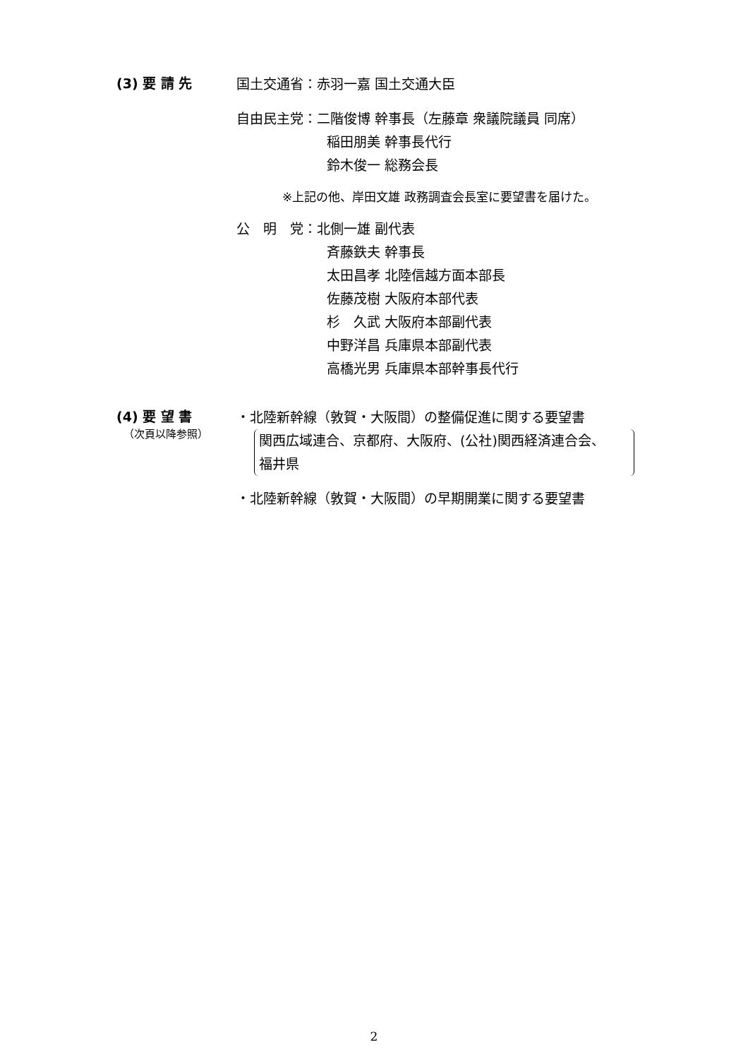(3) 要 請 先
国土交通省：赤羽一嘉 国土交通大臣
自由民主党：二階俊博 幹事長（左藤章 衆議院議員 同席）
稲田朋美 幹事長代行
鈴木俊一 総務会長
※上記の他、岸田文雄 政務調査会長室に要望書を届けた。
公　明　党：北側一雄 副代表
斉藤鉄夫 幹事長
太田昌孝 北陸信越方面本部長
佐藤茂樹 大阪府本部代表
杉　久武 大阪府本部副代表
中野洋昌 兵庫県本部副代表
高橋光男 兵庫県本部幹事長代行
(4) 要 望 書
（次頁以降参照）
・北陸新幹線（敦賀・大阪間）の整備促進に関する要望書
関西広域連合、京都府、大阪府、(公社)関西経済連合会、
福井県
・北陸新幹線（敦賀・大阪間）の早期開業に関する要望書
2